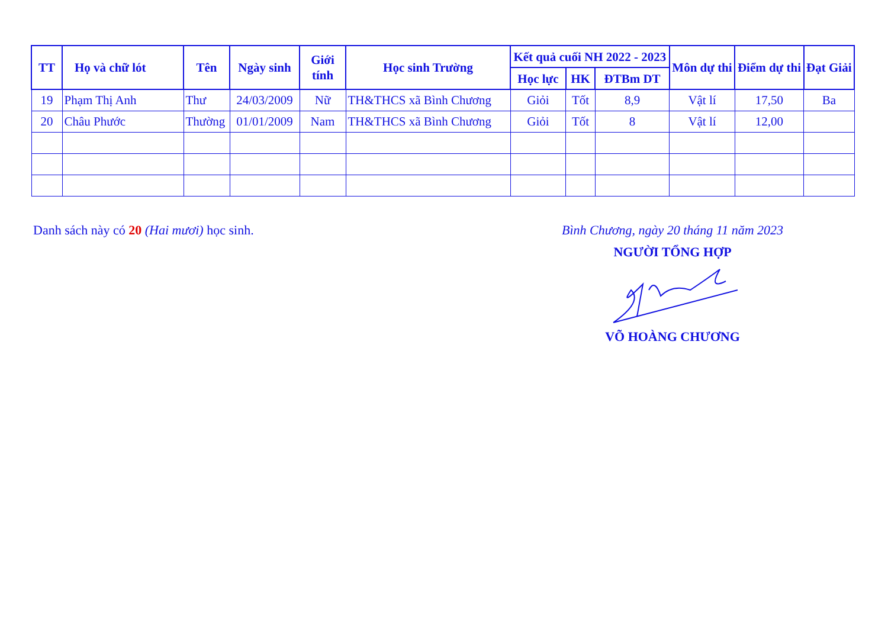| TT | Họ và chữ lót | Tên | Ngày sinh | Giới tính | Học sinh Trường | Kết quả cuối NH 2022 - 2023 | | | Môn dự thi | Điểm dự thi | Đạt Giải |
| --- | --- | --- | --- | --- | --- | --- | --- | --- | --- | --- | --- |
| | | | | | | Học lực | HK | ĐTBm DT | | | |
| 19 | Phạm Thị Anh | Thư | 24/03/2009 | Nữ | TH&THCS xã Bình Chương | Giỏi | Tốt | 8,9 | Vật lí | 17,50 | Ba |
| 20 | Châu Phước | Thường | 01/01/2009 | Nam | TH&THCS xã Bình Chương | Giỏi | Tốt | 8 | Vật lí | 12,00 | |
Danh sách này có 20 (Hai mươi) học sinh.
Bình Chương, ngày 20 tháng 11 năm 2023
NGƯỜI TỔNG HỢP
VÕ HOÀNG CHƯƠNG